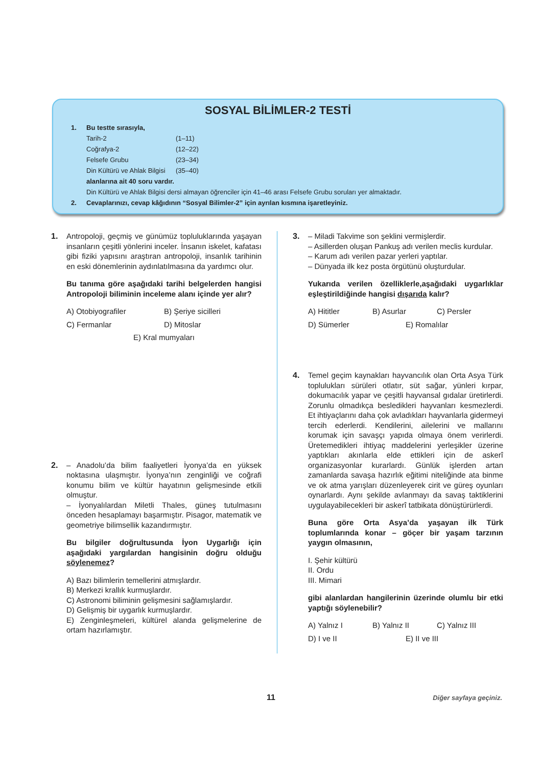SOSYAL BİLİMLER-2 TESTİ
1. Bu testte sırasıyla,
Tarih-2 (1–11)
Coğrafya-2 (12–22)
Felsefe Grubu (23–34)
Din Kültürü ve Ahlak Bilgisi (35–40)
alanlarına ait 40 soru vardır.
Din Kültürü ve Ahlak Bilgisi dersi almayan öğrenciler için 41–46 arası Felsefe Grubu soruları yer almaktadır.
2. Cevaplarınızı, cevap kâğıdının “Sosyal Bilimler-2” için ayrılan kısmına işaretleyiniz.
1. Antropoloji, geçmiş ve günümüz topluluklarında yaşayan insanların çeşitli yönlerini inceler. İnsanın iskelet, kafatası gibi fiziki yapısını araştıran antropoloji, insanlık tarihinin en eski dönemlerinin aydınlatılmasına da yardımcı olur.
Bu tanıma göre aşağıdaki tarihi belgelerden hangisi Antropoloji biliminin inceleme alanı içinde yer alır?
A) Otobiyografiler B) Şeriye sicilleri C) Fermanlar D) Mitoslar E) Kral mumyaları
2. – Anadolu’da bilim faaliyetleri İyonya’da en yüksek noktasına ulaşmıştır. İyonya’nın zenginliği ve coğrafi konumu bilim ve kültür hayatının gelişmesinde etkili olmuştur.
– İyonyalılardan Miletli Thales, güneş tutulmasını önceden hesaplamayı başarmıştır. Pisagor, matematik ve geometriye bilimsellik kazandırmıştır.
Bu bilgiler doğrultusunda İyon Uygarlığı için aşağıdaki yargılardan hangisinin doğru olduğu söylenemez?
A) Bazı bilimlerin temellerini atmışlardır.
B) Merkezi krallık kurmuşlardır.
C) Astronomi biliminin gelişmesini sağlamışlardır.
D) Gelişmiş bir uygarlık kurmuşlardır.
E) Zenginleşmeleri, kültürel alanda gelişmelerine de ortam hazırlamıştır.
3. – Miladi Takvime son şeklini vermişlerdir.
– Asillerden oluşan Pankuş adı verilen meclis kurdular.
– Karum adı verilen pazar yerleri yaptılar.
– Dünyada ilk kez posta örgütünü oluşturdular.
Yukarıda verilen özelliklerle,aşağıdaki uygarlıklar eşleştirildiğinde hangisi dışarıda kalır?
A) Hititler B) Asurlar C) Persler D) Sümerler E) Romalılar
4. Temel geçim kaynakları hayvancılık olan Orta Asya Türk toplulukları sürüleri otlatır, süt sağar, yünleri kırpar, dokumacılık yapar ve çeşitli hayvansal gıdalar üretirlerdi. Zorunlu olmadıkça besledikleri hayvanları kesmezlerdi. Et ihtiyaçlarını daha çok avladıkları hayvanlarla gidermeyi tercih ederlerdi. Kendilerini, ailelerini ve mallarını korumak için savaşçı yapıda olmaya önem verirlerdi. Üretemedikleri ihtiyaç maddelerini yerleşikler üzerine yaptıkları akınlarla elde ettikleri için de askerî organizasyonlar kurarlardı. Günlük işlerden artan zamanlarda savaşa hazırlık eğitimi niteliğinde ata binme ve ok atma yarışları düzenleyerek cirit ve güreş oyunları oynarlardı. Aynı şekilde avlanmayı da savaş taktiklerini uygulayabilecekleri bir askerî tatbikata dönüştürürlerdi.
Buna göre Orta Asya’da yaşayan ilk Türk toplumlarında konar – göçer bir yaşam tarzının yaygın olmasının,
I. Şehir kültürü
II. Ordu
III. Mimari
gibi alanlardan hangilerinin üzerinde olumlu bir etki yaptığı söylenebilir?
A) Yalnız I B) Yalnız II C) Yalnız III D) I ve II E) II ve III
11
Diğer sayfaya geçiniz.